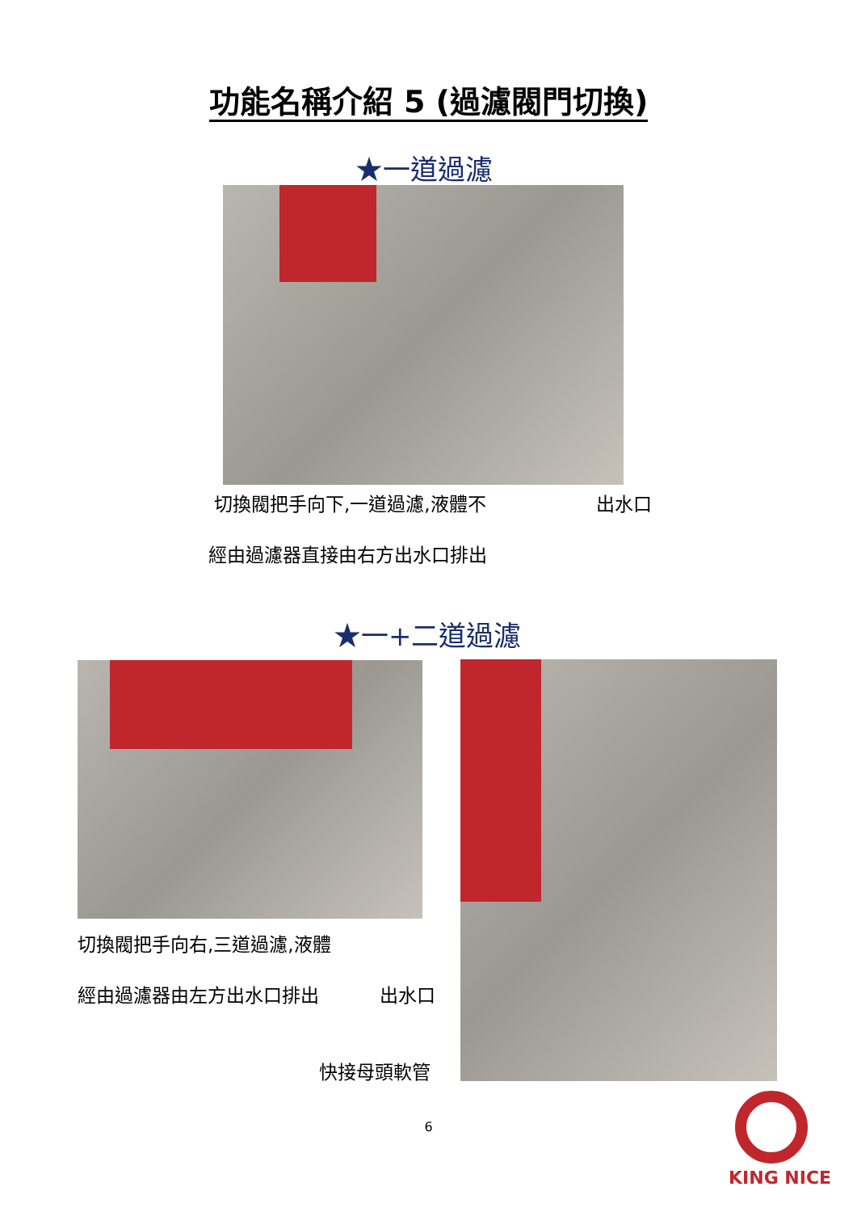功能名稱介紹 5 (過濾閥門切換)
★一道過濾
切換閥把手向下,一道過濾,液體不 出水口
經由過濾器直接由右方出水口排出
★一+二道過濾
切換閥把手向右,三道過濾,液體
經由過濾器由左方出水口排出 出水口
快接母頭軟管
6
KING NICE